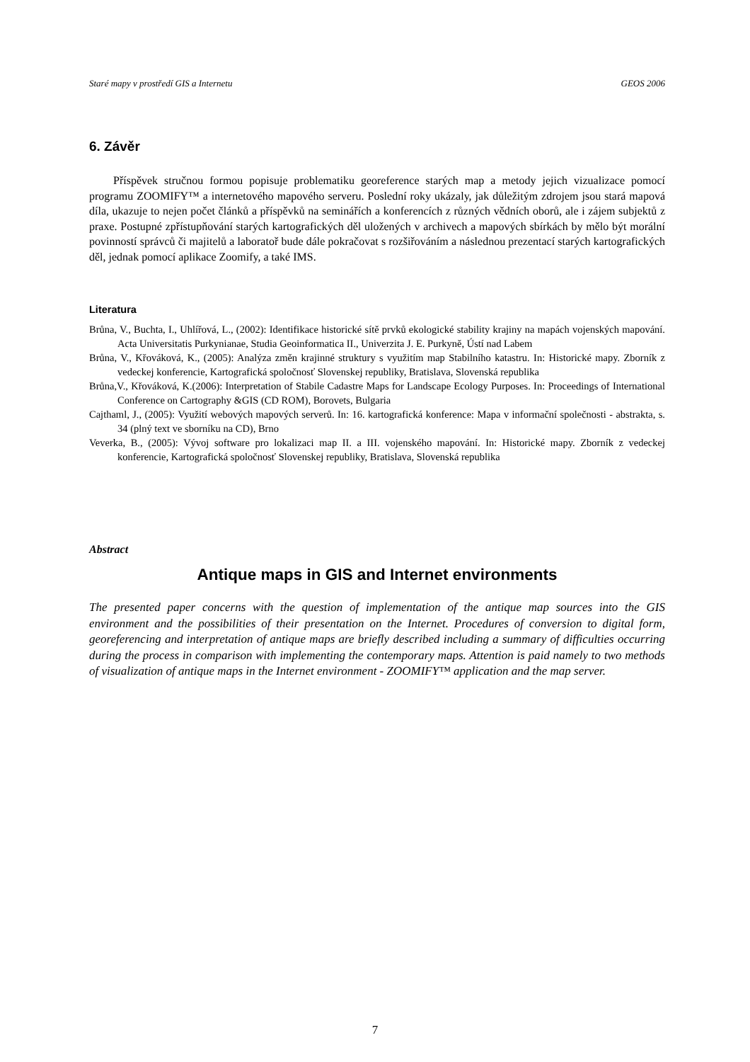Staré mapy v prostředí GIS a Internetu GEOS 2006
6. Závěr
Příspěvek stručnou formou popisuje problematiku georeference starých map a metody jejich vizualizace pomocí programu ZOOMIFY™ a internetového mapového serveru. Poslední roky ukázaly, jak důležitým zdrojem jsou stará mapová díla, ukazuje to nejen počet článků a příspěvků na seminářích a konferencích z různých vědních oborů, ale i zájem subjektů z praxe. Postupné zpřístupňování starých kartografických děl uložených v archivech a mapových sbírkách by mělo být morální povinností správců či majitelů a laboratoř bude dále pokračovat s rozšiřováním a následnou prezentací starých kartografických děl, jednak pomocí aplikace Zoomify, a také IMS.
Literatura
Brůna, V., Buchta, I., Uhlířová, L., (2002): Identifikace historické sítě prvků ekologické stability krajiny na mapách vojenských mapování. Acta Universitatis Purkynianae, Studia Geoinformatica II., Univerzita J. E. Purkyně, Ústí nad Labem
Brůna, V., Křováková, K., (2005): Analýza změn krajinné struktury s využitím map Stabilního katastru. In: Historické mapy. Zborník z vedeckej konferencie, Kartografická spoločnosť Slovenskej republiky, Bratislava, Slovenská republika
Brůna,V., Křováková, K.(2006): Interpretation of Stabile Cadastre Maps for Landscape Ecology Purposes. In: Proceedings of International Conference on Cartography &GIS (CD ROM), Borovets, Bulgaria
Cajthaml, J., (2005): Využití webových mapových serverů. In: 16. kartografická konference: Mapa v informační společnosti - abstrakta, s. 34 (plný text ve sborníku na CD), Brno
Veverka, B., (2005): Vývoj software pro lokalizaci map II. a III. vojenského mapování. In: Historické mapy. Zborník z vedeckej konferencie, Kartografická spoločnosť Slovenskej republiky, Bratislava, Slovenská republika
Abstract
Antique maps in GIS and Internet environments
The presented paper concerns with the question of implementation of the antique map sources into the GIS environment and the possibilities of their presentation on the Internet. Procedures of conversion to digital form, georeferencing and interpretation of antique maps are briefly described including a summary of difficulties occurring during the process in comparison with implementing the contemporary maps. Attention is paid namely to two methods of visualization of antique maps in the Internet environment - ZOOMIFY™ application and the map server.
7